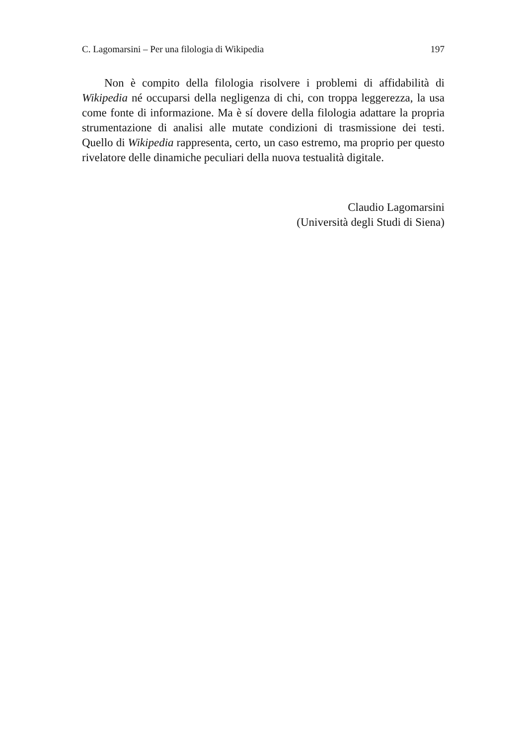C. Lagomarsini – Per una filologia di Wikipedia 197
Non è compito della filologia risolvere i problemi di affidabilità di Wikipedia né occuparsi della negligenza di chi, con troppa leggerezza, la usa come fonte di informazione. Ma è sí dovere della filologia adattare la propria strumentazione di analisi alle mutate condizioni di trasmissione dei testi. Quello di Wikipedia rappresenta, certo, un caso estremo, ma pro­prio per questo rivelatore delle dinamiche peculiari della nuova testualità digitale.
Claudio Lagomarsini
(Università degli Studi di Siena)